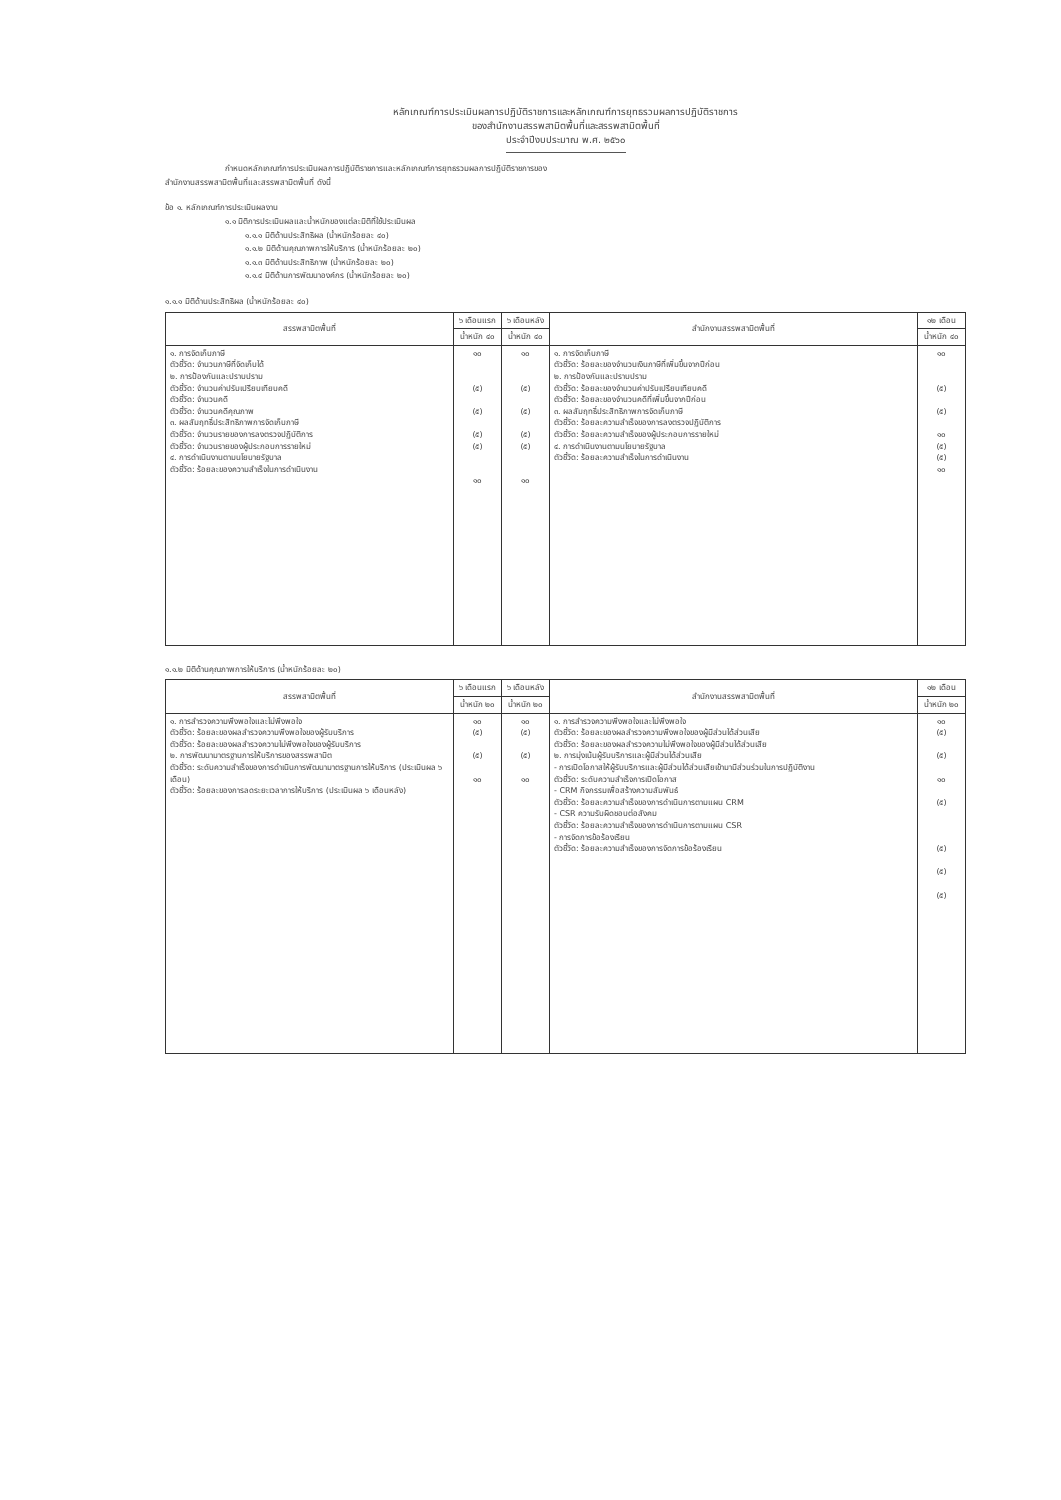หลักเกณฑ์การประเมินผลการปฏิบัติราชการและหลักเกณฑ์การยุทธรวมผลการปฏิบัติราชการ
ของสำนักงานสรรพสามิตพื้นที่และสรรพสามิตพื้นที่
ประจำปีงบประมาณ พ.ศ. ๒๕๖๐
กำหนดหลักเกณฑ์การประเมินผลการปฏิบัติราชการและหลักเกณฑ์การยุทธรวมผลการปฏิบัติราชการของ
สำนักงานสรรพสามิตพื้นที่และสรรพสามิตพื้นที่ ดังนี้
ข้อ ๑. หลักเกณฑ์การประเมินผลงาน
๑.๑ มิติการประเมินผลและน้ำหนักของแต่ละมิติที่ใช้ประเมินผล
๑.๑.๑ มิติด้านประสิทธิผล (น้ำหนักร้อยละ ๔๐)
๑.๑.๒ มิติด้านคุณภาพการให้บริการ (น้ำหนักร้อยละ ๒๐)
๑.๑.๓ มิติด้านประสิทธิภาพ (น้ำหนักร้อยละ ๒๐)
๑.๑.๔ มิติด้านการพัฒนาองค์กร (น้ำหนักร้อยละ ๒๐)
๑.๑.๑ มิติด้านประสิทธิผล (น้ำหนักร้อยละ ๔๐)
| สรรพสามิตพื้นที่ | ๖ เดือนแรก | ๖ เดือนหลัง | สำนักงานสรรพสามิตพื้นที่ | ๑๒ เดือน |
| --- | --- | --- | --- | --- |
| | น้ำหนัก ๔๐ | น้ำหนัก ๔๐ | | น้ำหนัก ๔๐ |
| ๑. การจัดเก็บภาษี ตัวชี้วัด: จำนวนภาษีที่จัดเก็บได้ ๒. การป้องกันและปราบปราม ตัวชี้วัด: จำนวนค่าปรับเปรียบเทียบคดี ตัวชี้วัด: จำนวนคดี ตัวชี้วัด: จำนวนคดีคุณภาพ ๓. ผลสัมฤทธิ์ประสิทธิภาพการจัดเก็บภาษี ตัวชี้วัด: จำนวนรายของการลงตรวจปฏิบัติการ ตัวชี้วัด: จำนวนรายของผู้ประกอบการรายใหม่ ๔. การดำเนินงานตามนโยบายรัฐบาล ตัวชี้วัด: ร้อยละของความสำเร็จในการดำเนินงาน | ๑๐ (๕) (๕) (๕) (๕) ๑๐ | ๑๐ (๕) (๕) (๕) (๕) ๑๐ | ๑. การจัดเก็บภาษี ตัวชี้วัด: ร้อยละของจำนวนเงินภาษีที่เพิ่มขึ้นจากปีก่อน ๒. การป้องกันและปราบปราม ตัวชี้วัด: ร้อยละของจำนวนค่าปรับเปรียบเทียบคดี ตัวชี้วัด: ร้อยละของจำนวนคดีที่เพิ่มขึ้นจากปีก่อน ๓. ผลสัมฤทธิ์ประสิทธิภาพการจัดเก็บภาษี ตัวชี้วัด: ร้อยละความสำเร็จของการลงตรวจปฏิบัติการ ตัวชี้วัด: ร้อยละความสำเร็จของผู้ประกอบการรายใหม่ ๔. การดำเนินงานตามนโยบายรัฐบาล ตัวชี้วัด: ร้อยละความสำเร็จในการดำเนินงาน | ๑๐ (๕) (๕) ๑๐ (๕) (๕) ๑๐ |
๑.๑.๒ มิติด้านคุณภาพการให้บริการ (น้ำหนักร้อยละ ๒๐)
| สรรพสามิตพื้นที่ | ๖ เดือนแรก | ๖ เดือนหลัง | สำนักงานสรรพสามิตพื้นที่ | ๑๒ เดือน |
| --- | --- | --- | --- | --- |
| | น้ำหนัก ๒๐ | น้ำหนัก ๒๐ | | น้ำหนัก ๒๐ |
| ๑. การสำรวจความพึงพอใจและไม่พึงพอใจ ตัวชี้วัด: ร้อยละของผลสำรวจความพึงพอใจของผู้รับบริการ ตัวชี้วัด: ร้อยละของผลสำรวจความไม่พึงพอใจของผู้รับบริการ ๒. การพัฒนามาตรฐานการให้บริการของสรรพสามิต ตัวชี้วัด: ระดับความสำเร็จของการดำเนินการพัฒนามาตรฐานการให้บริการ (ประเมินผล ๖ เดือน) ตัวชี้วัด: ร้อยละของการลดระยะเวลาการให้บริการ (ประเมินผล ๖ เดือนหลัง) | ๑๐ (๕) (๕) ๑๐ | ๑๐ (๕) (๕) ๑๐ | ๑. การสำรวจความพึงพอใจและไม่พึงพอใจ ตัวชี้วัด: ร้อยละของผลสำรวจความพึงพอใจของผู้มีส่วนได้ส่วนเสีย ตัวชี้วัด: ร้อยละของผลสำรวจความไม่พึงพอใจของผู้มีส่วนได้ส่วนเสีย ๒. การมุ่งเน้นผู้รับบริการและผู้มีส่วนได้ส่วนเสีย - การเปิดโอกาสให้ผู้รับบริการและผู้มีส่วนได้ส่วนเสียเข้ามามีส่วนร่วมในการปฏิบัติงาน ตัวชี้วัด: ระดับความสำเร็จการเปิดโอกาส - CRM กิจกรรมเพื่อสร้างความสัมพันธ์ ตัวชี้วัด: ร้อยละความสำเร็จของการดำเนินการตามแผน CRM - CSR ความรับผิดชอบต่อสังคม ตัวชี้วัด: ร้อยละความสำเร็จของการดำเนินการตามแผน CSR - การจัดการข้อร้องเรียน ตัวชี้วัด: ร้อยละความสำเร็จของการจัดการข้อร้องเรียน | ๑๐ (๕) (๕) ๑๐ (๕) (๕) (๕) (๕) |